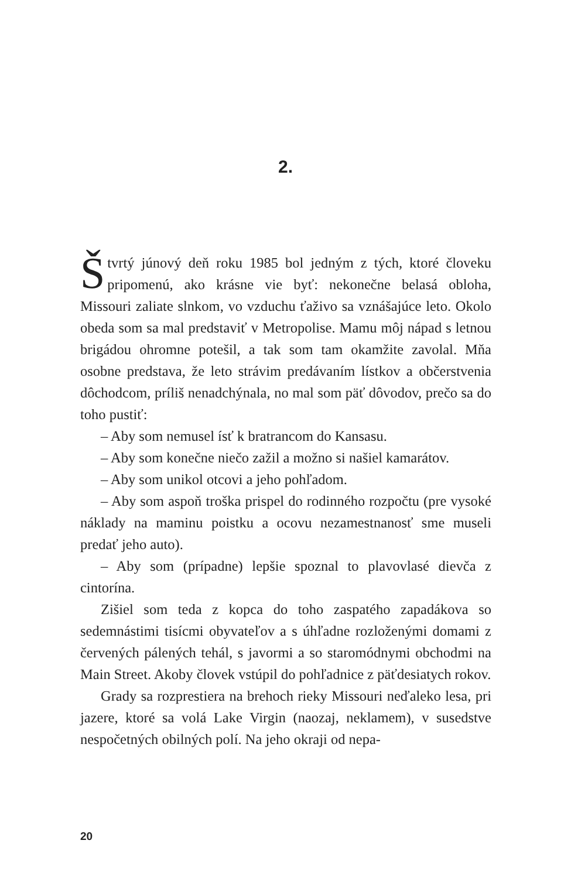2.
Štvrtý júnový deň roku 1985 bol jedným z tých, ktoré človeku pripomenú, ako krásne vie byť: nekonečne belasá obloha, Missouri zaliate slnkom, vo vzduchu ťaživo sa vznášajúce leto. Okolo obeda som sa mal predstaviť v Metropolise. Mamu môj nápad s letnou brigádou ohromne potešil, a tak som tam okamžite zavolal. Mňa osobne predstava, že leto strávim predávaním lístkov a občerstvenia dôchodcom, príliš nenadchýnala, no mal som päť dôvodov, prečo sa do toho pustiť:
– Aby som nemusel ísť k bratrancom do Kansasu.
– Aby som konečne niečo zažil a možno si našiel kamarátov.
– Aby som unikol otcovi a jeho pohľadom.
– Aby som aspoň troška prispel do rodinného rozpočtu (pre vysoké náklady na maminu poistku a ocovu nezamestnanosť sme museli predať jeho auto).
– Aby som (prípadne) lepšie spoznal to plavovlasé dievča z cintorína.
Zišiel som teda z kopca do toho zaspatého zapadákova so sedemnástimi tisícmi obyvateľov a s úhľadne rozloženými domami z červených pálených tehál, s javormi a so staromódnymi obchodmi na Main Street. Akoby človek vstúpil do pohľadnice z päťdesiatych rokov.
Grady sa rozprestiera na brehoch rieky Missouri neďaleko lesa, pri jazere, ktoré sa volá Lake Virgin (naozaj, neklamem), v susedstve nespočetných obilných polí. Na jeho okraji od nepa-
20